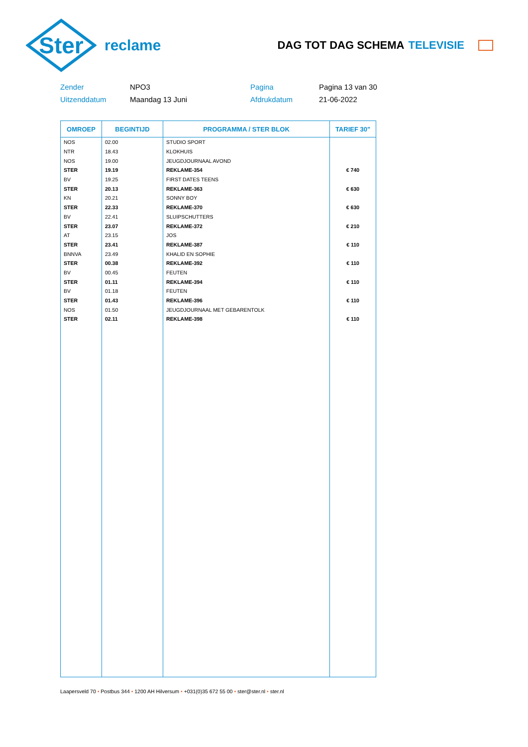Ster
reclame
DAG TOT DAG SCHEMA TELEVISIE
Zender
NPO3
Pagina
Pagina 13 van 30
Uitzenddatum
Maandag 13 Juni
Afdrukdatum
21-06-2022
| OMROEP | BEGINTIJD | PROGRAMMA / STER BLOK | TARIEF 30" |
| --- | --- | --- | --- |
| NOS | 02.00 | STUDIO SPORT | |
| NTR | 18.43 | KLOKHUIS | |
| NOS | 19.00 | JEUGDJOURNAAL AVOND | |
| STER | 19.19 | REKLAME-354 | € 740 |
| BV | 19.25 | FIRST DATES TEENS | |
| STER | 20.13 | REKLAME-363 | € 630 |
| KN | 20.21 | SONNY BOY | |
| STER | 22.33 | REKLAME-370 | € 630 |
| BV | 22.41 | SLUIPSCHUTTERS | |
| STER | 23.07 | REKLAME-372 | € 210 |
| AT | 23.15 | JOS | |
| STER | 23.41 | REKLAME-387 | € 110 |
| BNNVA | 23.49 | KHALID EN SOPHIE | |
| STER | 00.38 | REKLAME-392 | € 110 |
| BV | 00.45 | FEUTEN | |
| STER | 01.11 | REKLAME-394 | € 110 |
| BV | 01.18 | FEUTEN | |
| STER | 01.43 | REKLAME-396 | € 110 |
| NOS | 01.50 | JEUGDJOURNAAL MET GEBARENTOLK | |
| STER | 02.11 | REKLAME-398 | € 110 |
Laapersveld 70 • Postbus 344 • 1200 AH Hilversum • +031(0)35 672 55 00 • ster@ster.nl • ster.nl